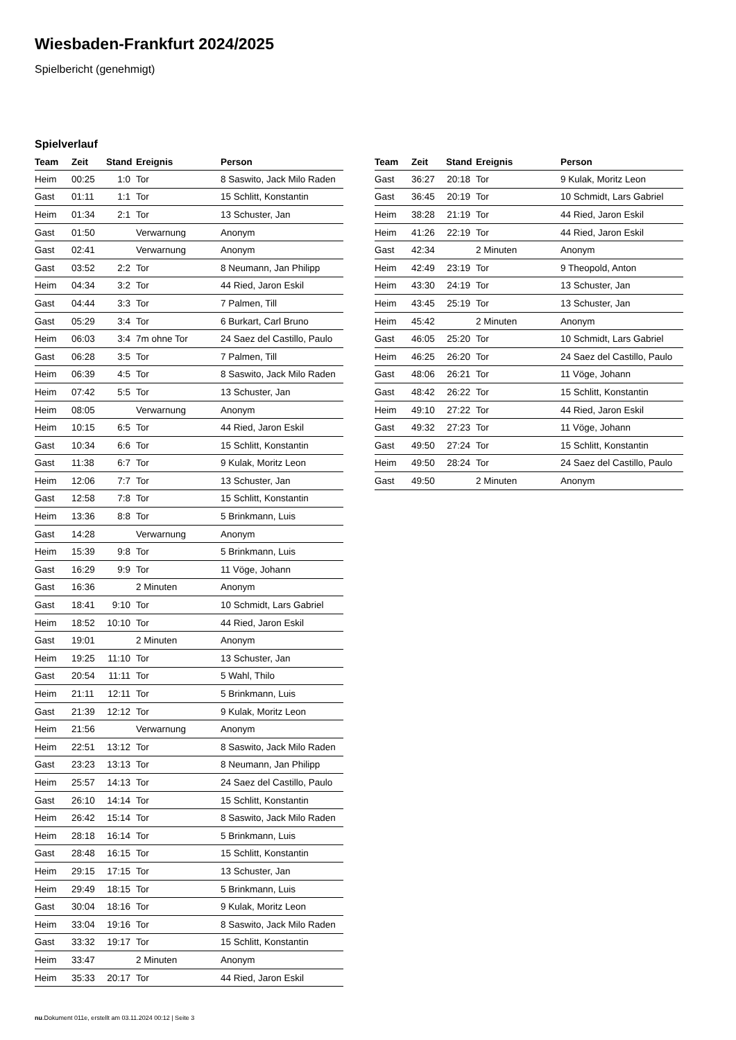Wiesbaden-Frankfurt 2024/2025
Spielbericht (genehmigt)
Spielverlauf
| Team | Zeit | Stand | Ereignis | Person |
| --- | --- | --- | --- | --- |
| Heim | 00:25 | 1:0 | Tor | 8 Saswito, Jack Milo Raden |
| Gast | 01:11 | 1:1 | Tor | 15 Schlitt, Konstantin |
| Heim | 01:34 | 2:1 | Tor | 13 Schuster, Jan |
| Gast | 01:50 | | Verwarnung | Anonym |
| Gast | 02:41 | | Verwarnung | Anonym |
| Gast | 03:52 | 2:2 | Tor | 8 Neumann, Jan Philipp |
| Heim | 04:34 | 3:2 | Tor | 44 Ried, Jaron Eskil |
| Gast | 04:44 | 3:3 | Tor | 7 Palmen, Till |
| Gast | 05:29 | 3:4 | Tor | 6 Burkart, Carl Bruno |
| Heim | 06:03 | 3:4 | 7m ohne Tor | 24 Saez del Castillo, Paulo |
| Gast | 06:28 | 3:5 | Tor | 7 Palmen, Till |
| Heim | 06:39 | 4:5 | Tor | 8 Saswito, Jack Milo Raden |
| Heim | 07:42 | 5:5 | Tor | 13 Schuster, Jan |
| Heim | 08:05 | | Verwarnung | Anonym |
| Heim | 10:15 | 6:5 | Tor | 44 Ried, Jaron Eskil |
| Gast | 10:34 | 6:6 | Tor | 15 Schlitt, Konstantin |
| Gast | 11:38 | 6:7 | Tor | 9 Kulak, Moritz Leon |
| Heim | 12:06 | 7:7 | Tor | 13 Schuster, Jan |
| Gast | 12:58 | 7:8 | Tor | 15 Schlitt, Konstantin |
| Heim | 13:36 | 8:8 | Tor | 5 Brinkmann, Luis |
| Gast | 14:28 | | Verwarnung | Anonym |
| Heim | 15:39 | 9:8 | Tor | 5 Brinkmann, Luis |
| Gast | 16:29 | 9:9 | Tor | 11 Vöge, Johann |
| Gast | 16:36 | | 2 Minuten | Anonym |
| Gast | 18:41 | 9:10 | Tor | 10 Schmidt, Lars Gabriel |
| Heim | 18:52 | 10:10 | Tor | 44 Ried, Jaron Eskil |
| Gast | 19:01 | | 2 Minuten | Anonym |
| Heim | 19:25 | 11:10 | Tor | 13 Schuster, Jan |
| Gast | 20:54 | 11:11 | Tor | 5 Wahl, Thilo |
| Heim | 21:11 | 12:11 | Tor | 5 Brinkmann, Luis |
| Gast | 21:39 | 12:12 | Tor | 9 Kulak, Moritz Leon |
| Heim | 21:56 | | Verwarnung | Anonym |
| Heim | 22:51 | 13:12 | Tor | 8 Saswito, Jack Milo Raden |
| Gast | 23:23 | 13:13 | Tor | 8 Neumann, Jan Philipp |
| Heim | 25:57 | 14:13 | Tor | 24 Saez del Castillo, Paulo |
| Gast | 26:10 | 14:14 | Tor | 15 Schlitt, Konstantin |
| Heim | 26:42 | 15:14 | Tor | 8 Saswito, Jack Milo Raden |
| Heim | 28:18 | 16:14 | Tor | 5 Brinkmann, Luis |
| Gast | 28:48 | 16:15 | Tor | 15 Schlitt, Konstantin |
| Heim | 29:15 | 17:15 | Tor | 13 Schuster, Jan |
| Heim | 29:49 | 18:15 | Tor | 5 Brinkmann, Luis |
| Gast | 30:04 | 18:16 | Tor | 9 Kulak, Moritz Leon |
| Heim | 33:04 | 19:16 | Tor | 8 Saswito, Jack Milo Raden |
| Gast | 33:32 | 19:17 | Tor | 15 Schlitt, Konstantin |
| Heim | 33:47 | | 2 Minuten | Anonym |
| Heim | 35:33 | 20:17 | Tor | 44 Ried, Jaron Eskil |
| Team | Zeit | Stand | Ereignis | Person |
| --- | --- | --- | --- | --- |
| Gast | 36:27 | 20:18 | Tor | 9 Kulak, Moritz Leon |
| Gast | 36:45 | 20:19 | Tor | 10 Schmidt, Lars Gabriel |
| Heim | 38:28 | 21:19 | Tor | 44 Ried, Jaron Eskil |
| Heim | 41:26 | 22:19 | Tor | 44 Ried, Jaron Eskil |
| Gast | 42:34 | | 2 Minuten | Anonym |
| Heim | 42:49 | 23:19 | Tor | 9 Theopold, Anton |
| Heim | 43:30 | 24:19 | Tor | 13 Schuster, Jan |
| Heim | 43:45 | 25:19 | Tor | 13 Schuster, Jan |
| Heim | 45:42 | | 2 Minuten | Anonym |
| Gast | 46:05 | 25:20 | Tor | 10 Schmidt, Lars Gabriel |
| Heim | 46:25 | 26:20 | Tor | 24 Saez del Castillo, Paulo |
| Gast | 48:06 | 26:21 | Tor | 11 Vöge, Johann |
| Gast | 48:42 | 26:22 | Tor | 15 Schlitt, Konstantin |
| Heim | 49:10 | 27:22 | Tor | 44 Ried, Jaron Eskil |
| Gast | 49:32 | 27:23 | Tor | 11 Vöge, Johann |
| Gast | 49:50 | 27:24 | Tor | 15 Schlitt, Konstantin |
| Heim | 49:50 | 28:24 | Tor | 24 Saez del Castillo, Paulo |
| Gast | 49:50 | | 2 Minuten | Anonym |
nu.Dokument 011e, erstellt am 03.11.2024 00:12 | Seite 3